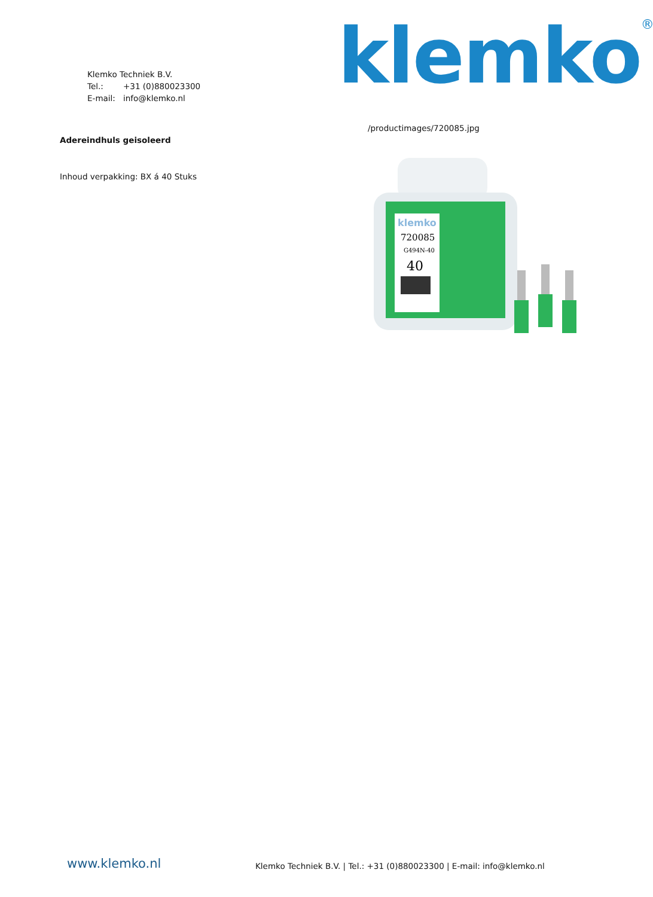Klemko Techniek B.V.
Tel.: +31 (0)880023300
E-mail: info@klemko.nl
klemko®
/productimages/720085.jpg
Adereindhuls geisoleerd
Inhoud verpakking: BX á 40 Stuks
klemko
720085
G494N-40
40
www.klemko.nl
Klemko Techniek B.V. | Tel.: +31 (0)880023300 | E-mail: info@klemko.nl